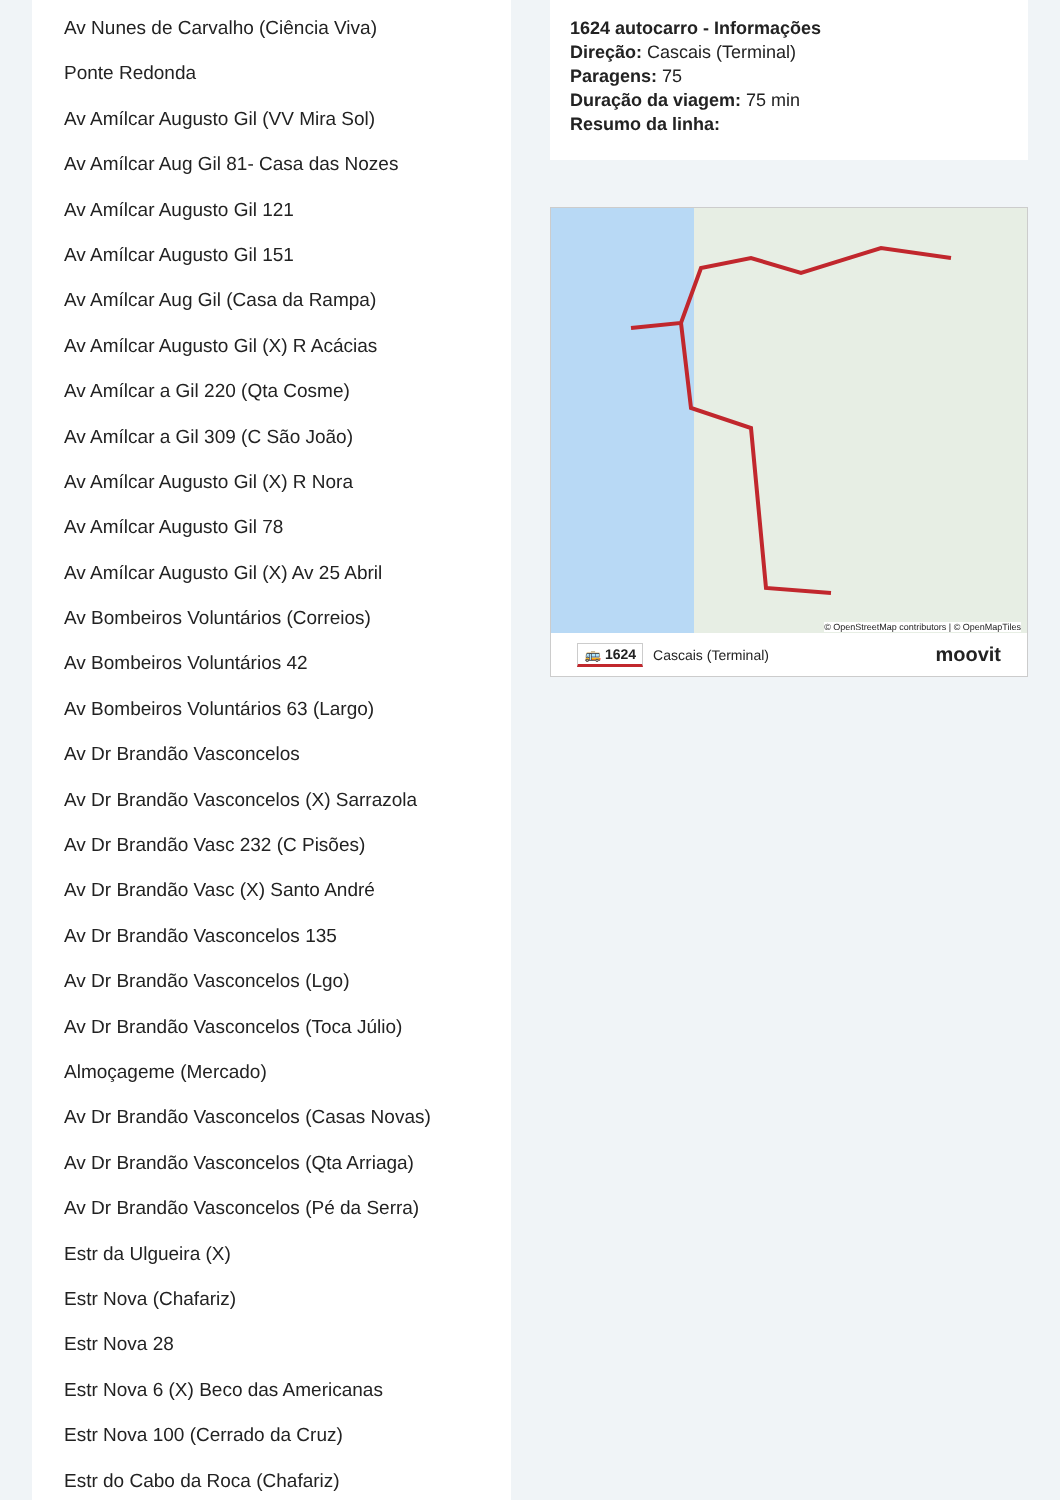Av Nunes de Carvalho (Ciência Viva)
Ponte Redonda
Av Amílcar Augusto Gil (VV Mira Sol)
Av Amílcar Aug Gil 81- Casa das Nozes
Av Amílcar Augusto Gil 121
Av Amílcar Augusto Gil 151
Av Amílcar Aug Gil (Casa da Rampa)
Av Amílcar Augusto Gil (X) R Acácias
Av Amílcar a Gil 220 (Qta Cosme)
Av Amílcar a Gil 309 (C São João)
Av Amílcar Augusto Gil (X) R Nora
Av Amílcar Augusto Gil 78
Av Amílcar Augusto Gil (X) Av 25 Abril
Av Bombeiros Voluntários (Correios)
Av Bombeiros Voluntários 42
Av Bombeiros Voluntários 63 (Largo)
Av Dr Brandão Vasconcelos
Av Dr Brandão Vasconcelos (X) Sarrazola
Av Dr Brandão Vasc 232 (C Pisões)
Av Dr Brandão Vasc (X) Santo André
Av Dr Brandão Vasconcelos 135
Av Dr Brandão Vasconcelos (Lgo)
Av Dr Brandão Vasconcelos (Toca Júlio)
Almoçageme (Mercado)
Av Dr Brandão Vasconcelos (Casas Novas)
Av Dr Brandão Vasconcelos (Qta Arriaga)
Av Dr Brandão Vasconcelos (Pé da Serra)
Estr da Ulgueira (X)
Estr Nova (Chafariz)
Estr Nova 28
Estr Nova 6 (X) Beco das Americanas
Estr Nova 100 (Cerrado da Cruz)
Estr do Cabo da Roca (Chafariz)
1624 autocarro - Informações
Direção: Cascais (Terminal)
Paragens: 75
Duração da viagem: 75 min
Resumo da linha:
© OpenStreetMap contributors | © OpenMapTiles
🚌 1624 Cascais (Terminal) moovit